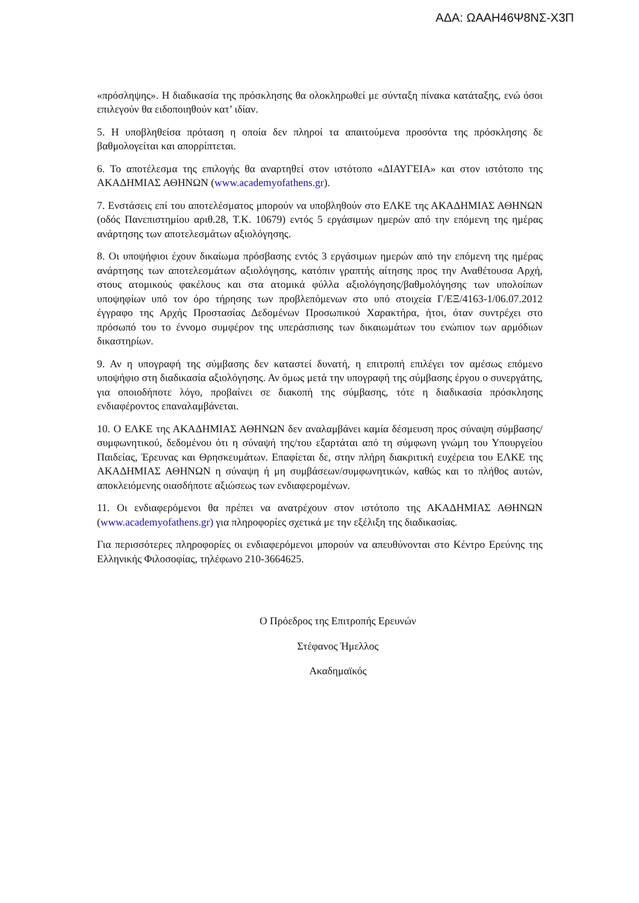ΑΔΑ: ΩΑΑΗ46Ψ8ΝΣ-Χ3Π
«πρόσληψης». Η διαδικασία της πρόσκλησης θα ολοκληρωθεί με σύνταξη πίνακα κατάταξης, ενώ όσοι επιλεγούν θα ειδοποιηθούν κατ’ ιδίαν.
5. Η υποβληθείσα πρόταση η οποία δεν πληροί τα απαιτούμενα προσόντα της πρόσκλησης δε βαθμολογείται και απορρίπτεται.
6. Το αποτέλεσμα της επιλογής θα αναρτηθεί στον ιστότοπο «ΔΙΑΥΓΕΙΑ» και στον ιστότοπο της ΑΚΑΔΗΜΙΑΣ ΑΘΗΝΩΝ (www.academyofathens.gr).
7. Ενστάσεις επί του αποτελέσματος μπορούν να υποβληθούν στο ΕΛΚΕ της ΑΚΑΔΗΜΙΑΣ ΑΘΗΝΩΝ (οδός Πανεπιστημίου αριθ.28, Τ.Κ. 10679) εντός 5 εργάσιμων ημερών από την επόμενη της ημέρας ανάρτησης των αποτελεσμάτων αξιολόγησης.
8. Οι υποψήφιοι έχουν δικαίωμα πρόσβασης εντός 3 εργάσιμων ημερών από την επόμενη της ημέρας ανάρτησης των αποτελεσμάτων αξιολόγησης, κατόπιν γραπτής αίτησης προς την Αναθέτουσα Αρχή, στους ατομικούς φακέλους και στα ατομικά φύλλα αξιολόγησης/βαθμολόγησης των υπολοίπων υποψηφίων υπό τον όρο τήρησης των προβλεπόμενων στο υπό στοιχεία Γ/ΕΞ/4163-1/06.07.2012 έγγραφο της Αρχής Προστασίας Δεδομένων Προσωπικού Χαρακτήρα, ήτοι, όταν συντρέχει στο πρόσωπό του το έννομο συμφέρον της υπεράσπισης των δικαιωμάτων του ενώπιον των αρμόδιων δικαστηρίων.
9. Αν η υπογραφή της σύμβασης δεν καταστεί δυνατή, η επιτροπή επιλέγει τον αμέσως επόμενο υποψήφιο στη διαδικασία αξιολόγησης. Αν όμως μετά την υπογραφή της σύμβασης έργου ο συνεργάτης, για οποιοδήποτε λόγο, προβαίνει σε διακοπή της σύμβασης, τότε η διαδικασία πρόσκλησης ενδιαφέροντος επαναλαμβάνεται.
10. Ο ΕΛΚΕ της ΑΚΑΔΗΜΙΑΣ ΑΘΗΝΩΝ δεν αναλαμβάνει καμία δέσμευση προς σύναψη σύμβασης/ συμφωνητικού, δεδομένου ότι η σύναψή της/του εξαρτάται από τη σύμφωνη γνώμη του Υπουργείου Παιδείας, Έρευνας και Θρησκευμάτων. Επαφίεται δε, στην πλήρη διακριτική ευχέρεια του ΕΛΚΕ της ΑΚΑΔΗΜΙΑΣ ΑΘΗΝΩΝ η σύναψη ή μη συμβάσεων/συμφωνητικών, καθώς και το πλήθος αυτών, αποκλειόμενης οιασδήποτε αξιώσεως των ενδιαφερομένων.
11. Οι ενδιαφερόμενοι θα πρέπει να ανατρέχουν στον ιστότοπο της ΑΚΑΔΗΜΙΑΣ ΑΘΗΝΩΝ (www.academyofathens.gr) για πληροφορίες σχετικά με την εξέλιξη της διαδικασίας.
Για περισσότερες πληροφορίες οι ενδιαφερόμενοι μπορούν να απευθύνονται στο Κέντρο Ερεύνης της Ελληνικής Φιλοσοφίας, τηλέφωνο 210-3664625.
Ο Πρόεδρος της Επιτροπής Ερευνών
Στέφανος Ήμελλος
Ακαδημαϊκός